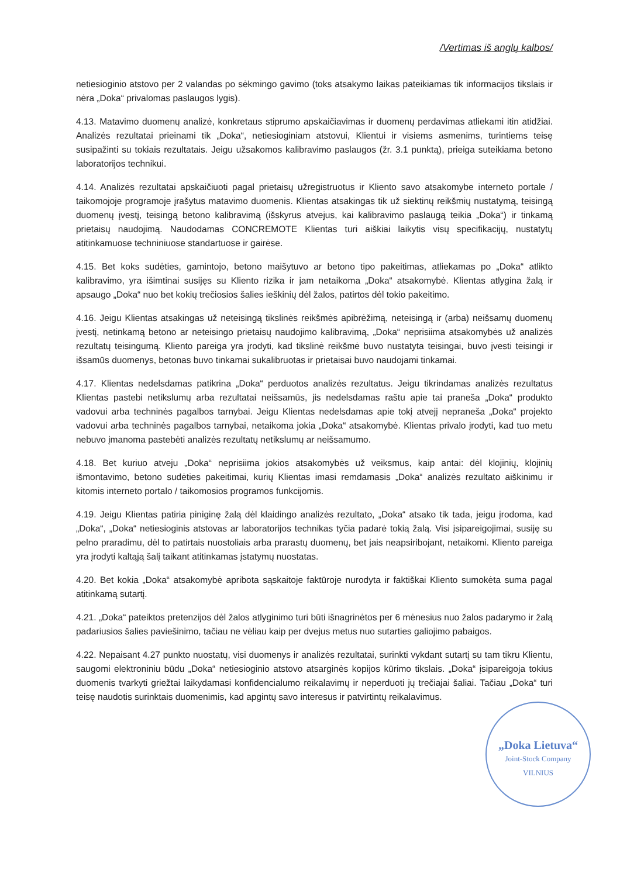/Vertimas iš anglų kalbos/
netiesioginio atstovo per 2 valandas po sėkmingo gavimo (toks atsakymo laikas pateikiamas tik informacijos tikslais ir nėra „Doka“ privalomas paslaugos lygis).
4.13. Matavimo duomenų analizė, konkretaus stiprumo apskaičiavimas ir duomenų perdavimas atliekami itin atidžiai. Analizės rezultatai prieinami tik „Doka“, netiesioginiam atstovui, Klientui ir visiems asmenims, turintiems teisę susipažinti su tokiais rezultatais. Jeigu užsakomos kalibravimo paslaugos (žr. 3.1 punktą), prieiga suteikiama betono laboratorijos technikui.
4.14. Analizės rezultatai apskaičiuoti pagal prietaisų užregistruotus ir Kliento savo atsakomybe interneto portale / taikomojoje programoje įrašytus matavimo duomenis. Klientas atsakingas tik už siektinų reikšmių nustatymą, teisingą duomenų įvestį, teisingą betono kalibravimą (išskyrus atvejus, kai kalibravimo paslaugą teikia „Doka“) ir tinkamą prietaisų naudojimą. Naudodamas CONCREMOTE Klientas turi aiškiai laikytis visų specifikacijų, nustatytų atitinkamuose techniniuose standartuose ir gairėse.
4.15. Bet koks sudėties, gamintojo, betono maišytuvo ar betono tipo pakeitimas, atliekamas po „Doka“ atlikto kalibravimo, yra išimtinai susijęs su Kliento rizika ir jam netaikoma „Doka“ atsakomybė. Klientas atlygina žalą ir apsaugo „Doka“ nuo bet kokių trečiosios šalies ieškinių dėl žalos, patirtos dėl tokio pakeitimo.
4.16. Jeigu Klientas atsakingas už neteisingą tikslinės reikšmės apibrėžimą, neteisingą ir (arba) neišsamų duomenų įvestį, netinkamą betono ar neteisingo prietaisų naudojimo kalibravimą, „Doka“ neprisiima atsakomybės už analizės rezultatų teisingumą. Kliento pareiga yra įrodyti, kad tikslinė reikšmė buvo nustatyta teisingai, buvo įvesti teisingi ir išsamūs duomenys, betonas buvo tinkamai sukalibruotas ir prietaisai buvo naudojami tinkamai.
4.17. Klientas nedelsdamas patikrina „Doka“ perduotos analizės rezultatus. Jeigu tikrindamas analizės rezultatus Klientas pastebi netikslumų arba rezultatai neišsamūs, jis nedelsdamas raštu apie tai praneša „Doka“ produkto vadovui arba techninės pagalbos tarnybai. Jeigu Klientas nedelsdamas apie tokį atvejį nepraneša „Doka“ projekto vadovui arba techninės pagalbos tarnybai, netaikoma jokia „Doka“ atsakomybė. Klientas privalo įrodyti, kad tuo metu nebuvo įmanoma pastebėti analizės rezultatų netikslumų ar neišsamumo.
4.18. Bet kuriuo atveju „Doka“ neprisiima jokios atsakomybės už veiksmus, kaip antai: dėl klojinių, klojinių išmontavimo, betono sudėties pakeitimai, kurių Klientas imasi remdamasis „Doka“ analizės rezultato aiškinimu ir kitomis interneto portalo / taikomosios programos funkcijomis.
4.19. Jeigu Klientas patiria piniginę žalą dėl klaidingo analizės rezultato, „Doka“ atsako tik tada, jeigu įrodoma, kad „Doka“, „Doka“ netiesioginis atstovas ar laboratorijos technikas tyčia padarė tokią žalą. Visi įsipareigojimai, susiję su pelno praradimu, dėl to patirtais nuostoliais arba prarastų duomenų, bet jais neapsiribojant, netaikomi. Kliento pareiga yra įrodyti kaltąją šalį taikant atitinkamas įstatymų nuostatas.
4.20. Bet kokia „Doka“ atsakomybė apribota sąskaitoje faktūroje nurodyta ir faktiškai Kliento sumokėta suma pagal atitinkamą sutartį.
4.21. „Doka“ pateiktos pretenzijos dėl žalos atlyginimo turi būti išnagrinėtos per 6 mėnesius nuo žalos padarymo ir žalą padariusios šalies paviešinimo, tačiau ne vėliau kaip per dvejus metus nuo sutarties galiojimo pabaigos.
4.22. Nepaisant 4.27 punkto nuostatų, visi duomenys ir analizės rezultatai, surinkti vykdant sutartį su tam tikru Klientu, saugomi elektroniniu būdu „Doka“ netiesioginio atstovo atsarginės kopijos kūrimo tikslais. „Doka“ įsipareigoja tokius duomenis tvarkyti griežtai laikydamasi konfidencialumo reikalavimų ir neperduoti jų trečiajai šaliai. Tačiau „Doka“ turi teisę naudotis surinktais duomenimis, kad apgintų savo interesus ir patvirtintų reikalavimus.
„Doka Lietuva“Joint-Stock Company
VILNIUS